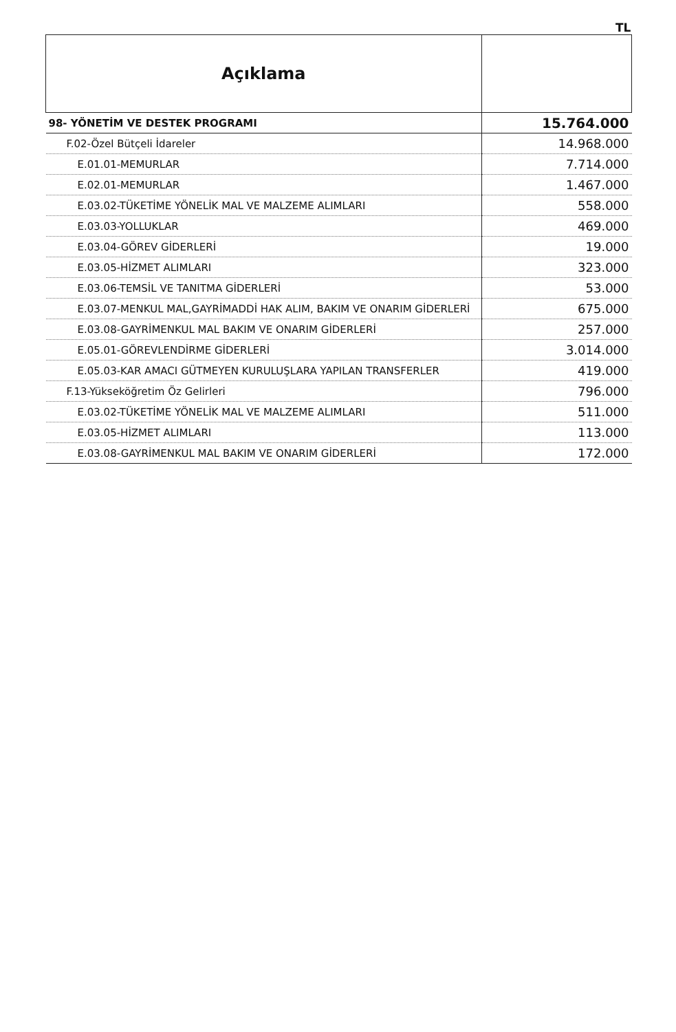TL
| Açıklama | |
| --- | --- |
| 98- YÖNETİM VE DESTEK PROGRAMI | 15.764.000 |
| F.02-Özel Bütçeli İdareler | 14.968.000 |
| E.01.01-MEMURLAR | 7.714.000 |
| E.02.01-MEMURLAR | 1.467.000 |
| E.03.02-TÜKETİME YÖNELİK MAL VE MALZEME ALIMLARI | 558.000 |
| E.03.03-YOLLUKLAR | 469.000 |
| E.03.04-GÖREV GİDERLERİ | 19.000 |
| E.03.05-HİZMET ALIMLARI | 323.000 |
| E.03.06-TEMSİL VE TANITMA GİDERLERİ | 53.000 |
| E.03.07-MENKUL MAL,GAYRİMADDİ HAK ALIM, BAKIM VE ONARIM GİDERLERİ | 675.000 |
| E.03.08-GAYRİMENKUL MAL BAKIM VE ONARIM GİDERLERİ | 257.000 |
| E.05.01-GÖREVLENDİRME GİDERLERİ | 3.014.000 |
| E.05.03-KAR AMACI GÜTMEYEN KURULUŞLARA YAPILAN TRANSFERLER | 419.000 |
| F.13-Yükseköğretim Öz Gelirleri | 796.000 |
| E.03.02-TÜKETİME YÖNELİK MAL VE MALZEME ALIMLARI | 511.000 |
| E.03.05-HİZMET ALIMLARI | 113.000 |
| E.03.08-GAYRİMENKUL MAL BAKIM VE ONARIM GİDERLERİ | 172.000 |